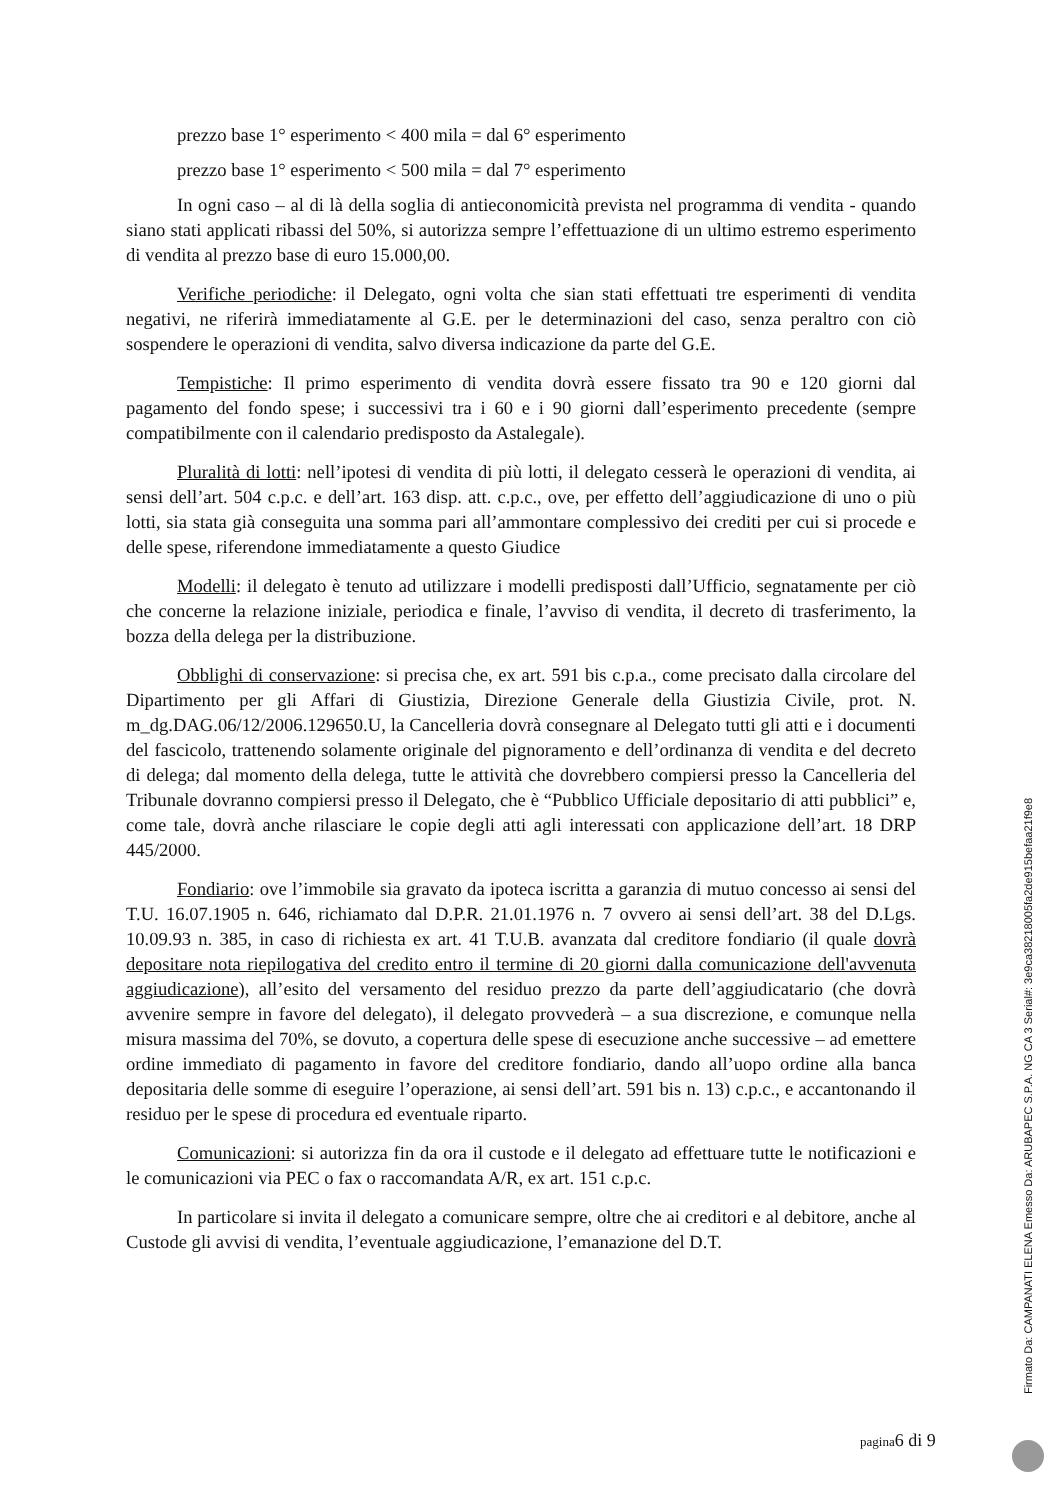prezzo base 1° esperimento < 400 mila = dal 6° esperimento
prezzo base 1° esperimento < 500 mila = dal 7° esperimento
In ogni caso – al di là della soglia di antieconomicità prevista nel programma di vendita - quando siano stati applicati ribassi del 50%, si autorizza sempre l’effettuazione di un ultimo estremo esperimento di vendita al prezzo base di euro 15.000,00.
Verifiche periodiche: il Delegato, ogni volta che sian stati effettuati tre esperimenti di vendita negativi, ne riferirà immediatamente al G.E. per le determinazioni del caso, senza peraltro con ciò sospendere le operazioni di vendita, salvo diversa indicazione da parte del G.E.
Tempistiche: Il primo esperimento di vendita dovrà essere fissato tra 90 e 120 giorni dal pagamento del fondo spese; i successivi tra i 60 e i 90 giorni dall’esperimento precedente (sempre compatibilmente con il calendario predisposto da Astalegale).
Pluralità di lotti: nell’ipotesi di vendita di più lotti, il delegato cesserà le operazioni di vendita, ai sensi dell’art. 504 c.p.c. e dell’art. 163 disp. att. c.p.c., ove, per effetto dell’aggiudicazione di uno o più lotti, sia stata già conseguita una somma pari all’ammontare complessivo dei crediti per cui si procede e delle spese, riferendone immediatamente a questo Giudice
Modelli: il delegato è tenuto ad utilizzare i modelli predisposti dall’Ufficio, segnatamente per ciò che concerne la relazione iniziale, periodica e finale, l’avviso di vendita, il decreto di trasferimento, la bozza della delega per la distribuzione.
Obblighi di conservazione: si precisa che, ex art. 591 bis c.p.a., come precisato dalla circolare del Dipartimento per gli Affari di Giustizia, Direzione Generale della Giustizia Civile, prot. N. m_dg.DAG.06/12/2006.129650.U, la Cancelleria dovrà consegnare al Delegato tutti gli atti e i documenti del fascicolo, trattenendo solamente originale del pignoramento e dell’ordinanza di vendita e del decreto di delega; dal momento della delega, tutte le attività che dovrebbero compiersi presso la Cancelleria del Tribunale dovranno compiersi presso il Delegato, che è “Pubblico Ufficiale depositario di atti pubblici” e, come tale, dovrà anche rilasciare le copie degli atti agli interessati con applicazione dell’art. 18 DRP 445/2000.
Fondiario: ove l’immobile sia gravato da ipoteca iscritta a garanzia di mutuo concesso ai sensi del T.U. 16.07.1905 n. 646, richiamato dal D.P.R. 21.01.1976 n. 7 ovvero ai sensi dell’art. 38 del D.Lgs. 10.09.93 n. 385, in caso di richiesta ex art. 41 T.U.B. avanzata dal creditore fondiario (il quale dovrà depositare nota riepilogativa del credito entro il termine di 20 giorni dalla comunicazione dell'avvenuta aggiudicazione), all’esito del versamento del residuo prezzo da parte dell’aggiudicatario (che dovrà avvenire sempre in favore del delegato), il delegato provvederà – a sua discrezione, e comunque nella misura massima del 70%, se dovuto, a copertura delle spese di esecuzione anche successive – ad emettere ordine immediato di pagamento in favore del creditore fondiario, dando all’uopo ordine alla banca depositaria delle somme di eseguire l’operazione, ai sensi dell’art. 591 bis n. 13) c.p.c., e accantonando il residuo per le spese di procedura ed eventuale riparto.
Comunicazioni: si autorizza fin da ora il custode e il delegato ad effettuare tutte le notificazioni e le comunicazioni via PEC o fax o raccomandata A/R, ex art. 151 c.p.c.
In particolare si invita il delegato a comunicare sempre, oltre che ai creditori e al debitore, anche al Custode gli avvisi di vendita, l’eventuale aggiudicazione, l’emanazione del D.T.
pagina6 di 9
Firmato Da: CAMPANATI ELENA Emesso Da: ARUBAPEC S.P.A. NG CA 3 Serial#: 3e9ca38218005fa2de915befaa21f9e8